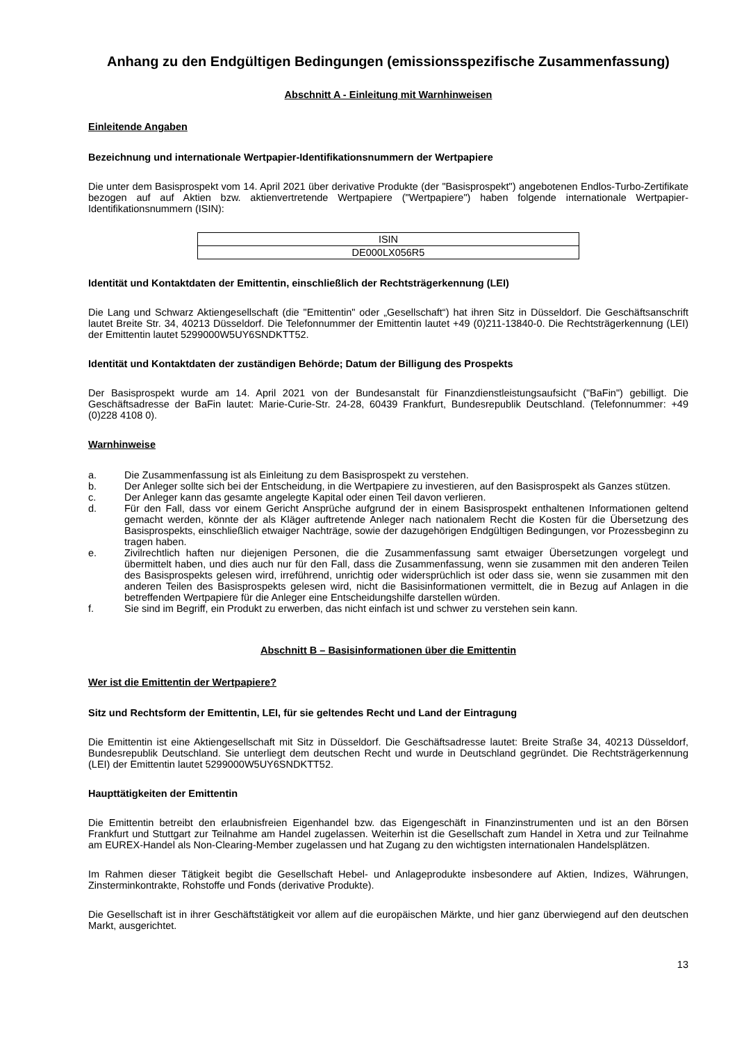Anhang zu den Endgültigen Bedingungen (emissionsspezifische Zusammenfassung)
Abschnitt A - Einleitung mit Warnhinweisen
Einleitende Angaben
Bezeichnung und internationale Wertpapier-Identifikationsnummern der Wertpapiere
Die unter dem Basisprospekt vom 14. April 2021 über derivative Produkte (der "Basisprospekt") angebotenen Endlos-Turbo-Zertifikate bezogen auf auf Aktien bzw. aktienvertretende Wertpapiere ("Wertpapiere") haben folgende internationale Wertpapier-Identifikationsnummern (ISIN):
| ISIN |
| DE000LX056R5 |
Identität und Kontaktdaten der Emittentin, einschließlich der Rechtsträgerkennung (LEI)
Die Lang und Schwarz Aktiengesellschaft (die "Emittentin" oder „Gesellschaft“) hat ihren Sitz in Düsseldorf. Die Geschäftsanschrift lautet Breite Str. 34, 40213 Düsseldorf. Die Telefonnummer der Emittentin lautet +49 (0)211-13840-0. Die Rechtsträgerkennung (LEI) der Emittentin lautet 5299000W5UY6SNDKTT52.
Identität und Kontaktdaten der zuständigen Behörde; Datum der Billigung des Prospekts
Der Basisprospekt wurde am 14. April 2021 von der Bundesanstalt für Finanzdienstleistungsaufsicht ("BaFin") gebilligt. Die Geschäftsadresse der BaFin lautet: Marie-Curie-Str. 24-28, 60439 Frankfurt, Bundesrepublik Deutschland. (Telefonnummer: +49 (0)228 4108 0).
Warnhinweise
a. Die Zusammenfassung ist als Einleitung zu dem Basisprospekt zu verstehen.
b. Der Anleger sollte sich bei der Entscheidung, in die Wertpapiere zu investieren, auf den Basisprospekt als Ganzes stützen.
c. Der Anleger kann das gesamte angelegte Kapital oder einen Teil davon verlieren.
d. Für den Fall, dass vor einem Gericht Ansprüche aufgrund der in einem Basisprospekt enthaltenen Informationen geltend gemacht werden, könnte der als Kläger auftretende Anleger nach nationalem Recht die Kosten für die Übersetzung des Basisprospekts, einschließlich etwaiger Nachträge, sowie der dazugehörigen Endgültigen Bedingungen, vor Prozessbeginn zu tragen haben.
e. Zivilrechtlich haften nur diejenigen Personen, die die Zusammenfassung samt etwaiger Übersetzungen vorgelegt und übermittelt haben, und dies auch nur für den Fall, dass die Zusammenfassung, wenn sie zusammen mit den anderen Teilen des Basisprospekts gelesen wird, irreführend, unrichtig oder widersprüchlich ist oder dass sie, wenn sie zusammen mit den anderen Teilen des Basisprospekts gelesen wird, nicht die Basisinformationen vermittelt, die in Bezug auf Anlagen in die betreffenden Wertpapiere für die Anleger eine Entscheidungshilfe darstellen würden.
f. Sie sind im Begriff, ein Produkt zu erwerben, das nicht einfach ist und schwer zu verstehen sein kann.
Abschnitt B – Basisinformationen über die Emittentin
Wer ist die Emittentin der Wertpapiere?
Sitz und Rechtsform der Emittentin, LEI, für sie geltendes Recht und Land der Eintragung
Die Emittentin ist eine Aktiengesellschaft mit Sitz in Düsseldorf. Die Geschäftsadresse lautet: Breite Straße 34, 40213 Düsseldorf, Bundesrepublik Deutschland. Sie unterliegt dem deutschen Recht und wurde in Deutschland gegründet. Die Rechtsträgerkennung (LEI) der Emittentin lautet 5299000W5UY6SNDKTT52.
Haupttätigkeiten der Emittentin
Die Emittentin betreibt den erlaubnisfreien Eigenhandel bzw. das Eigengeschäft in Finanzinstrumenten und ist an den Börsen Frankfurt und Stuttgart zur Teilnahme am Handel zugelassen. Weiterhin ist die Gesellschaft zum Handel in Xetra und zur Teilnahme am EUREX-Handel als Non-Clearing-Member zugelassen und hat Zugang zu den wichtigsten internationalen Handelsplätzen.
Im Rahmen dieser Tätigkeit begibt die Gesellschaft Hebel- und Anlageprodukte insbesondere auf Aktien, Indizes, Währungen, Zinsterminkontrakte, Rohstoffe und Fonds (derivative Produkte).
Die Gesellschaft ist in ihrer Geschäftstätigkeit vor allem auf die europäischen Märkte, und hier ganz überwiegend auf den deutschen Markt, ausgerichtet.
13